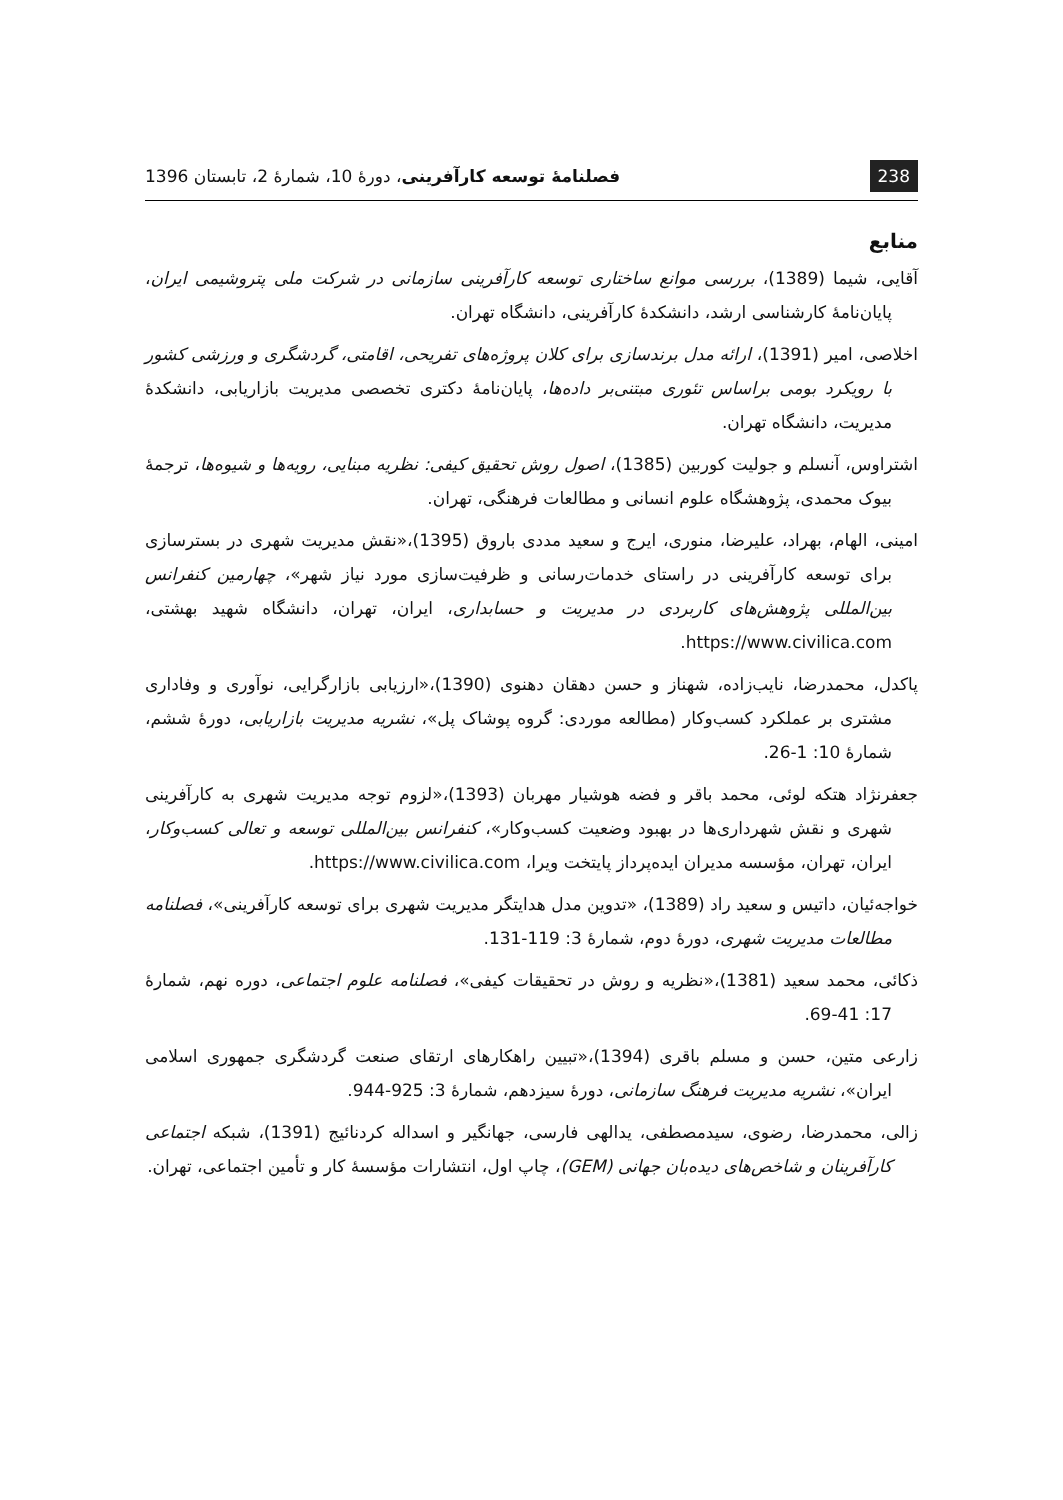238 فصلنامهٔ توسعه کارآفرینی، دورهٔ 10، شمارهٔ 2، تابستان 1396
منابع
آقایی، شیما (1389)، بررسی موانع ساختاری توسعه کارآفرینی سازمانی در شرکت ملی پتروشیمی ایران، پایان‌نامهٔ کارشناسی ارشد، دانشکدهٔ کارآفرینی، دانشگاه تهران.
اخلاصی، امیر (1391)، ارائه مدل برندسازی برای کلان پروژه‌های تفریحی، اقامتی، گردشگری و ورزشی کشور با رویکرد بومی براساس تئوری مبتنی‌بر داده‌ها، پایان‌نامهٔ دکتری تخصصی مدیریت بازاریابی، دانشکدهٔ مدیریت، دانشگاه تهران.
اشتراوس، آنسلم و جولیت کوربین (1385)، اصول روش تحقیق کیفی: نظریه مبنایی، رویه‌ها و شیوه‌ها، ترجمهٔ بیوک محمدی، پژوهشگاه علوم انسانی و مطالعات فرهنگی، تهران.
امینی، الهام، بهراد، علیرضا، منوری، ایرج و سعید مددی باروق (1395)،«نقش مدیریت شهری در بسترسازی برای توسعه کارآفرینی در راستای خدمات‌رسانی و ظرفیت‌سازی مورد نیاز شهر»، چهارمین کنفرانس بین‌المللی پژوهش‌های کاربردی در مدیریت و حسابداری، ایران، تهران، دانشگاه شهید بهشتی، https://www.civilica.com.
پاکدل، محمدرضا، نایب‌زاده، شهناز و حسن دهقان دهنوی (1390)،«ارزیابی بازارگرایی، نوآوری و وفاداری مشتری بر عملکرد کسب‌وکار (مطالعه موردی: گروه پوشاک پل»، نشریه مدیریت بازاریابی، دورهٔ ششم، شمارهٔ 10: 1-26.
جعفرنژاد هتکه لوئی، محمد باقر و فضه هوشیار مهربان (1393)،«لزوم توجه مدیریت شهری به کارآفرینی شهری و نقش شهرداری‌ها در بهبود وضعیت کسب‌وکار»، کنفرانس بین‌المللی توسعه و تعالی کسب‌وکار، ایران، تهران، مؤسسه مدیران ایده‌پرداز پایتخت ویرا، https://www.civilica.com.
خواجه‌ئیان، داتیس و سعید راد (1389)، «تدوین مدل هدایتگر مدیریت شهری برای توسعه کارآفرینی»، فصلنامه مطالعات مدیریت شهری، دورهٔ دوم، شمارهٔ 3: 119-131.
ذکائی، محمد سعید (1381)،«نظریه و روش در تحقیقات کیفی»، فصلنامه علوم اجتماعی، دوره نهم، شمارهٔ 17: 41-69.
زارعی متین، حسن و مسلم باقری (1394)،«تبیین راهکارهای ارتقای صنعت گردشگری جمهوری اسلامی ایران»، نشریه مدیریت فرهنگ سازمانی، دورهٔ سیزدهم، شمارهٔ 3: 925-944.
زالی، محمدرضا، رضوی، سیدمصطفی، یدالهی فارسی، جهانگیر و اسداله کردنائیج (1391)، شبکه اجتماعی کارآفرینان و شاخص‌های دیده‌بان جهانی (GEM)، چاپ اول، انتشارات مؤسسهٔ کار و تأمین اجتماعی، تهران.